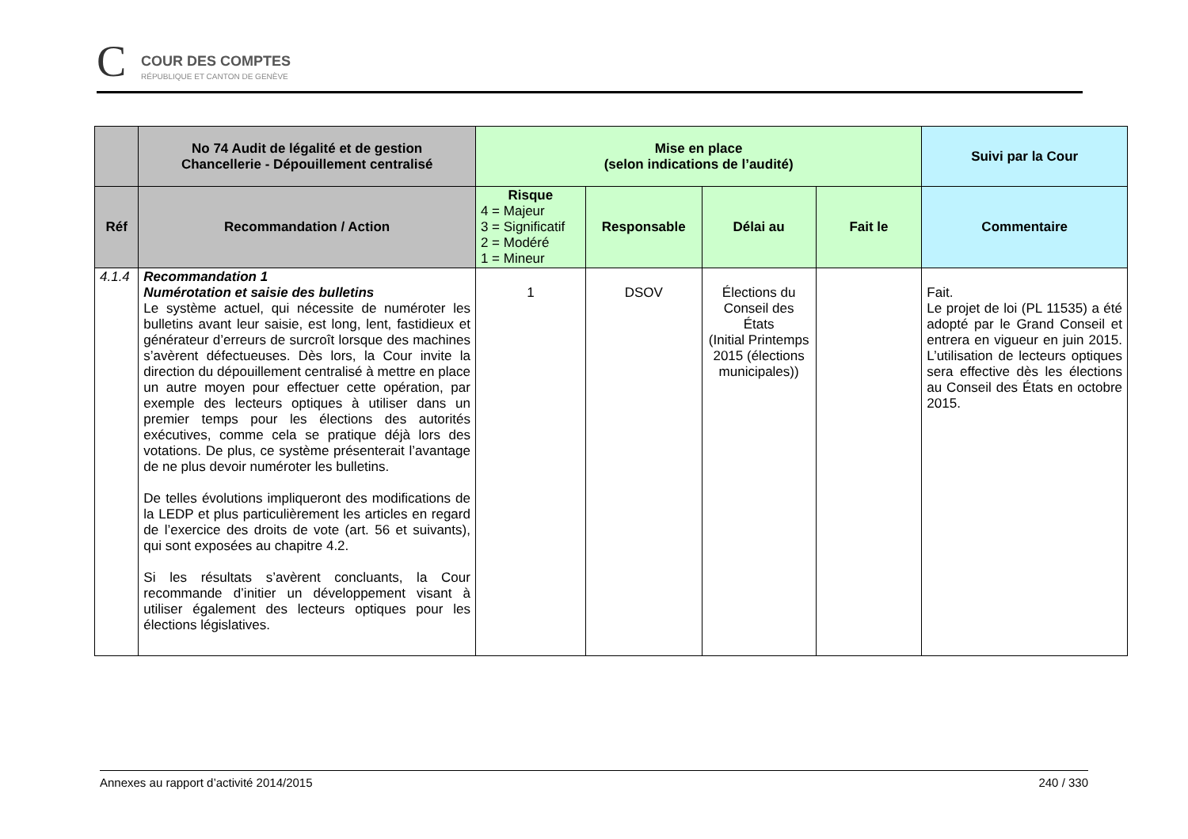C COUR DES COMPTES
RÉPUBLIQUE ET CANTON DE GENÈVE
| | No 74 Audit de légalité et de gestion Chancellerie - Dépouillement centralisé | Mise en place (selon indications de l’audité) | | | | Suivi par la Cour |
| --- | --- | --- | --- | --- | --- | --- |
| Réf | Recommandation / Action | Risque 4 = Majeur 3 = Significatif 2 = Modéré 1 = Mineur | Responsable | Délai au | Fait le | Commentaire |
| 4.1.4 | Recommandation 1 Numérotation et saisie des bulletins Le système actuel, qui nécessite de numéroter les bulletins avant leur saisie, est long, lent, fastidieux et générateur d’erreurs de surcroît lorsque des machines s’avèrent défectueuses. Dès lors, la Cour invite la direction du dépouillement centralisé à mettre en place un autre moyen pour effectuer cette opération, par exemple des lecteurs optiques à utiliser dans un premier temps pour les élections des autorités exécutives, comme cela se pratique déjà lors des votations. De plus, ce système présenterait l’avantage de ne plus devoir numéroter les bulletins. De telles évolutions impliqueront des modifications de la LEDP et plus particulièrement les articles en regard de l’exercice des droits de vote (art. 56 et suivants), qui sont exposées au chapitre 4.2. Si les résultats s’avèrent concluants, la Cour recommande d’initier un développement visant à utiliser également des lecteurs optiques pour les élections législatives. | 1 | DSOV | Élections du Conseil des États (Initial Printemps 2015 (élections municipales)) | | Fait. Le projet de loi (PL 11535) a été adopté par le Grand Conseil et entrera en vigueur en juin 2015. L’utilisation de lecteurs optiques sera effective dès les élections au Conseil des États en octobre 2015. |
Annexes au rapport d’activité 2014/2015 240 / 330